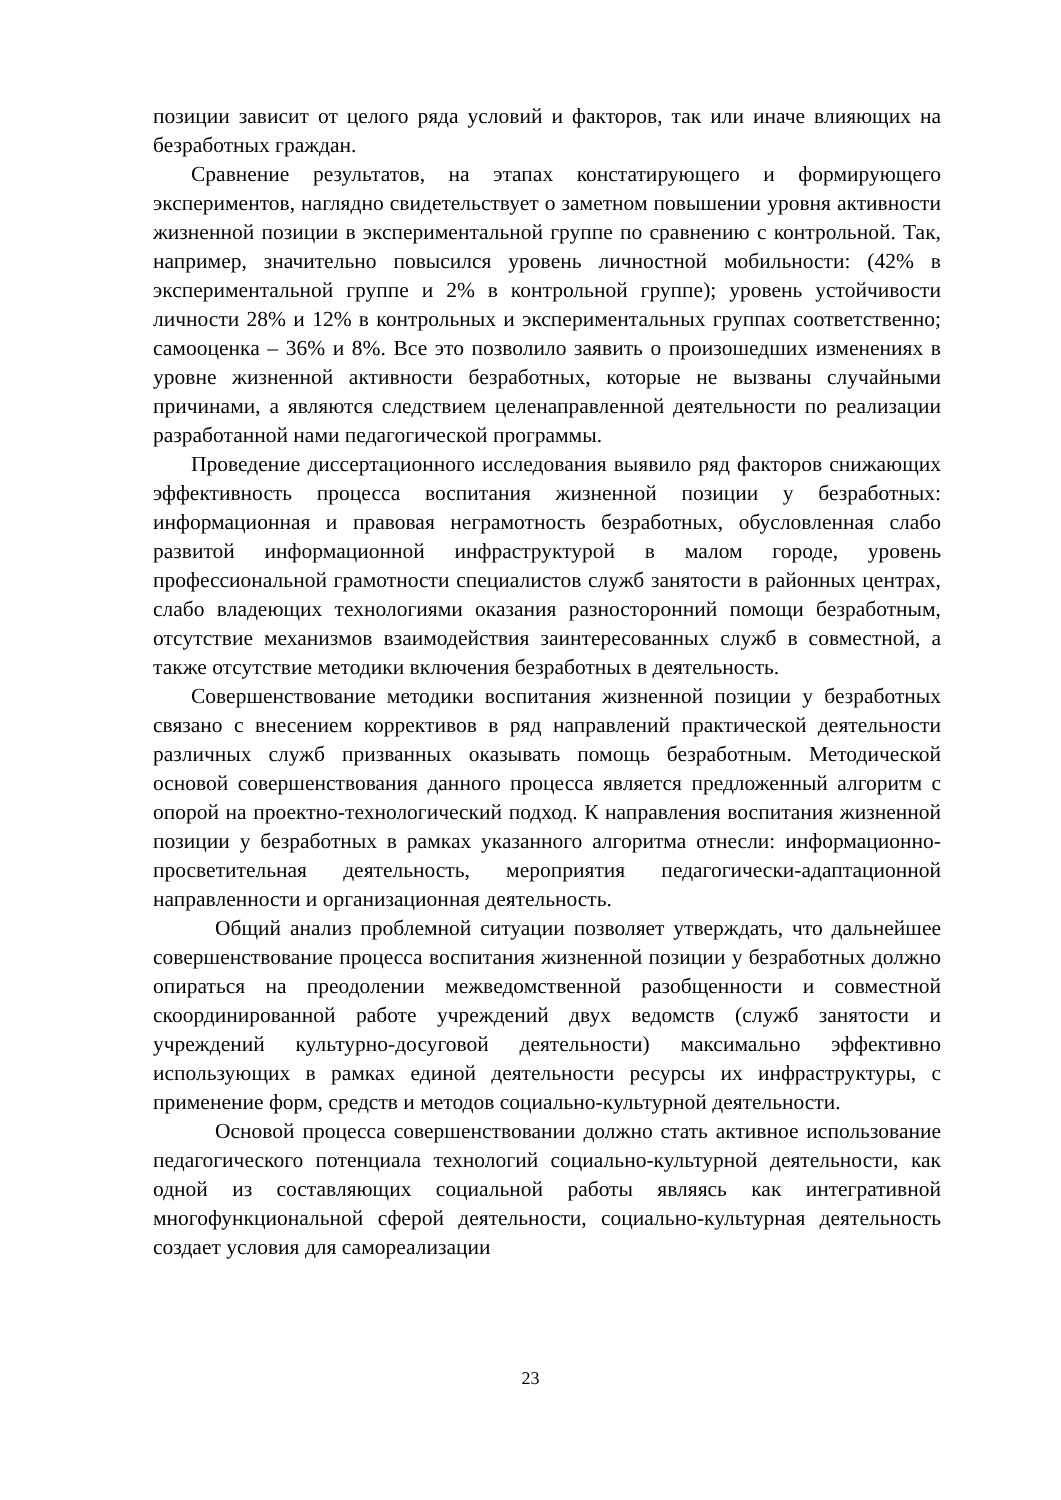позиции зависит от целого ряда условий и факторов, так или иначе влияющих на безработных граждан.
Сравнение результатов, на этапах констатирующего и формирующего экспериментов, наглядно свидетельствует о заметном повышении уровня активности жизненной позиции в экспериментальной группе по сравнению с контрольной. Так, например, значительно повысился уровень личностной мобильности: (42% в экспериментальной группе и 2% в контрольной группе); уровень устойчивости личности 28% и 12% в контрольных и экспериментальных группах соответственно; самооценка – 36% и 8%. Все это позволило заявить о произошедших изменениях в уровне жизненной активности безработных, которые не вызваны случайными причинами, а являются следствием целенаправленной деятельности по реализации разработанной нами педагогической программы.
Проведение диссертационного исследования выявило ряд факторов снижающих эффективность процесса воспитания жизненной позиции у безработных: информационная и правовая неграмотность безработных, обусловленная слабо развитой информационной инфраструктурой в малом городе, уровень профессиональной грамотности специалистов служб занятости в районных центрах, слабо владеющих технологиями оказания разносторонний помощи безработным, отсутствие механизмов взаимодействия заинтересованных служб в совместной, а также отсутствие методики включения безработных в деятельность.
Совершенствование методики воспитания жизненной позиции у безработных связано с внесением коррективов в ряд направлений практической деятельности различных служб призванных оказывать помощь безработным. Методической основой совершенствования данного процесса является предложенный алгоритм с опорой на проектно-технологический подход. К направления воспитания жизненной позиции у безработных в рамках указанного алгоритма отнесли: информационно-просветительная деятельность, мероприятия педагогически-адаптационной направленности и организационная деятельность.
Общий анализ проблемной ситуации позволяет утверждать, что дальнейшее совершенствование процесса воспитания жизненной позиции у безработных должно опираться на преодолении межведомственной разобщенности и совместной скоординированной работе учреждений двух ведомств (служб занятости и учреждений культурно-досуговой деятельности) максимально эффективно использующих в рамках единой деятельности ресурсы их инфраструктуры, с применение форм, средств и методов социально-культурной деятельности.
Основой процесса совершенствовании должно стать активное использование педагогического потенциала технологий социально-культурной деятельности, как одной из составляющих социальной работы являясь как интегративной многофункциональной сферой деятельности, социально-культурная деятельность создает условия для самореализации
23